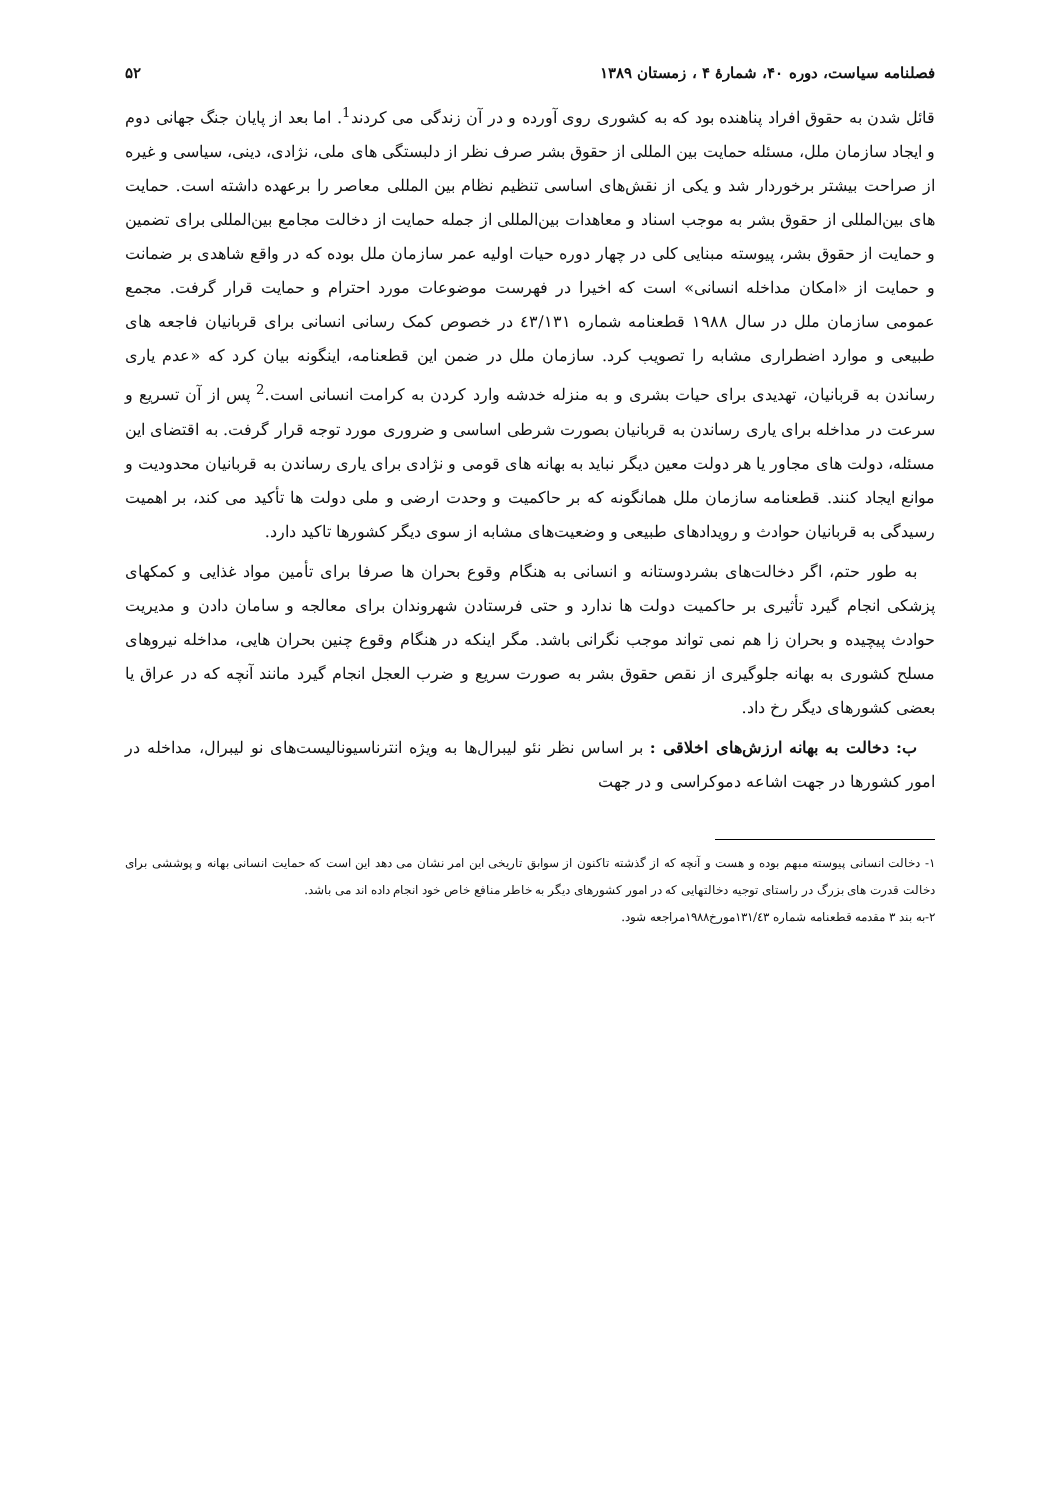فصلنامه سیاست، دوره ۴۰، شمارهٔ ۴ ، زمستان ۱۳۸۹ ۵۲
قائل شدن به حقوق افراد پناهنده بود که به کشوری روی آورده و در آن زندگی می کردند<sup>1</sup>. اما بعد از پایان جنگ جهانی دوم و ایجاد سازمان ملل، مسئله حمایت بین المللی از حقوق بشر صرف نظر از دلبستگی های ملی، نژادی، دینی، سیاسی و غیره از صراحت بیشتر برخوردار شد و یکی از نقش‌های اساسی تنظیم نظام بین المللی معاصر را برعهده داشته است. حمایت های بین‌المللی از حقوق بشر به موجب اسناد و معاهدات بین‌المللی از جمله حمایت از دخالت مجامع بین‌المللی برای تضمین و حمایت از حقوق بشر، پیوسته مبنایی کلی در چهار دوره حیات اولیه عمر سازمان ملل بوده که در واقع شاهدی بر ضمانت و حمایت از «امکان مداخله انسانی» است که اخیرا در فهرست موضوعات مورد احترام و حمایت قرار گرفت. مجمع عمومی سازمان ملل در سال ۱۹۸۸ قطعنامه شماره ٤٣/١٣١ در خصوص کمک رسانی انسانی برای قربانیان فاجعه های طبیعی و موارد اضطراری مشابه را تصویب کرد. سازمان ملل در ضمن این قطعنامه، اینگونه بیان کرد که «عدم یاری رساندن به قربانیان، تهدیدی برای حیات بشری و به منزله خدشه وارد کردن به کرامت انسانی است.<sup>2</sup> پس از آن تسریع و سرعت در مداخله برای یاری رساندن به قربانیان بصورت شرطی اساسی و ضروری مورد توجه قرار گرفت. به اقتضای این مسئله، دولت های مجاور یا هر دولت معین دیگر نباید به بهانه های قومی و نژادی برای یاری رساندن به قربانیان محدودیت و موانع ایجاد کنند. قطعنامه سازمان ملل همانگونه که بر حاکمیت و وحدت ارضی و ملی دولت ها تأکید می کند، بر اهمیت رسیدگی به قربانیان حوادث و رویدادهای طبیعی و وضعیت‌های مشابه از سوی دیگر کشورها تاکید دارد.
به طور حتم، اگر دخالت‌های بشردوستانه و انسانی به هنگام وقوع بحران ها صرفا برای تأمین مواد غذایی و کمکهای پزشکی انجام گیرد تأثیری بر حاکمیت دولت ها ندارد و حتی فرستادن شهروندان برای معالجه و سامان دادن و مدیریت حوادث پیچیده و بحران زا هم نمی تواند موجب نگرانی باشد. مگر اینکه در هنگام وقوع چنین بحران هایی، مداخله نیروهای مسلح کشوری به بهانه جلوگیری از نقص حقوق بشر به صورت سریع و ضرب العجل انجام گیرد مانند آنچه که در عراق یا بعضی کشورهای دیگر رخ داد.
ب: دخالت به بهانه ارزش‌های اخلاقی : بر اساس نظر نئو لیبرال‌ها به ویژه انترناسیونالیست‌های نو لیبرال، مداخله در امور کشورها در جهت اشاعه دموکراسی و در جهت
۱- دخالت انسانی پیوسته مبهم بوده و هست و آنچه که از گذشته تاکنون از سوابق تاریخی این امر نشان می دهد این است که حمایت انسانی بهانه و پوششی برای دخالت قدرت های بزرگ در راستای توجیه دخالتهایی که در امور کشورهای دیگر به خاطر منافع خاص خود انجام داده اند می باشد.
۲-به بند ۳ مقدمه قطعنامه شماره ۱۳۱/٤۳مورخ۱۹۸۸مراجعه شود.